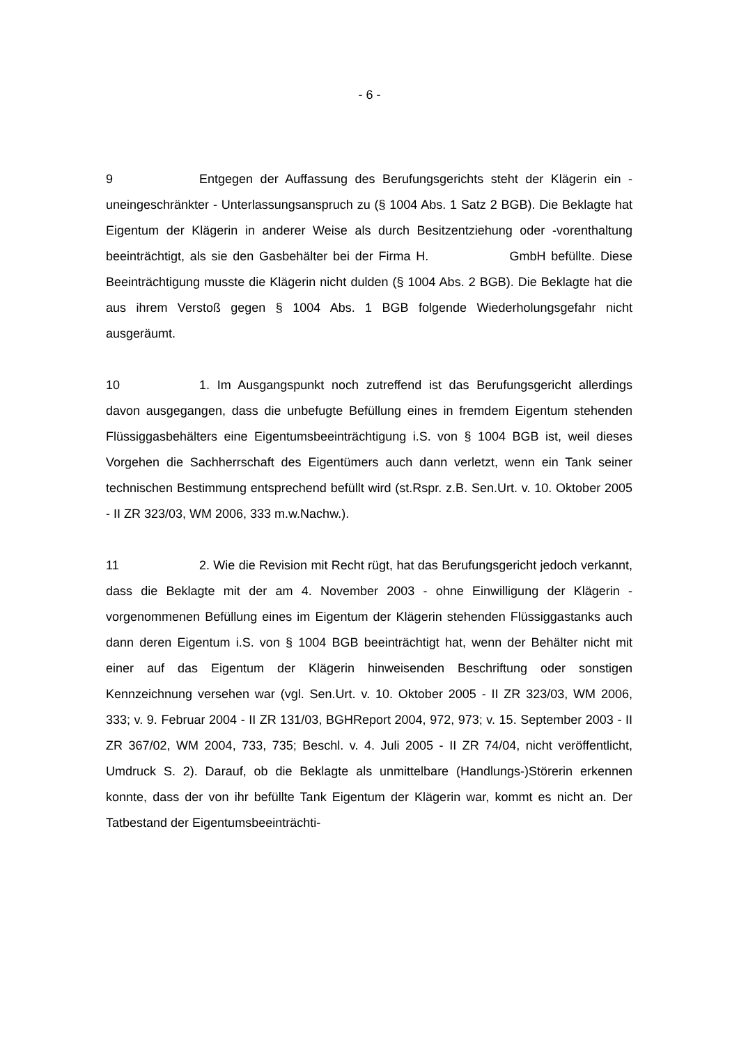- 6 -
9 Entgegen der Auffassung des Berufungsgerichts steht der Klägerin ein - uneingeschränkter - Unterlassungsanspruch zu (§ 1004 Abs. 1 Satz 2 BGB). Die Beklagte hat Eigentum der Klägerin in anderer Weise als durch Besitzentziehung oder -vorenthaltung beeinträchtigt, als sie den Gasbehälter bei der Firma H. GmbH befüllte. Diese Beeinträchtigung musste die Klägerin nicht dulden (§ 1004 Abs. 2 BGB). Die Beklagte hat die aus ihrem Verstoß gegen § 1004 Abs. 1 BGB folgende Wiederholungsgefahr nicht ausgeräumt.
10 1. Im Ausgangspunkt noch zutreffend ist das Berufungsgericht allerdings davon ausgegangen, dass die unbefugte Befüllung eines in fremdem Eigentum stehenden Flüssiggasbehälters eine Eigentumsbeeinträchtigung i.S. von § 1004 BGB ist, weil dieses Vorgehen die Sachherrschaft des Eigentümers auch dann verletzt, wenn ein Tank seiner technischen Bestimmung entsprechend befüllt wird (st.Rspr. z.B. Sen.Urt. v. 10. Oktober 2005 - II ZR 323/03, WM 2006, 333 m.w.Nachw.).
11 2. Wie die Revision mit Recht rügt, hat das Berufungsgericht jedoch verkannt, dass die Beklagte mit der am 4. November 2003 - ohne Einwilligung der Klägerin - vorgenommenen Befüllung eines im Eigentum der Klägerin stehenden Flüssiggastanks auch dann deren Eigentum i.S. von § 1004 BGB beeinträchtigt hat, wenn der Behälter nicht mit einer auf das Eigentum der Klägerin hinweisenden Beschriftung oder sonstigen Kennzeichnung versehen war (vgl. Sen.Urt. v. 10. Oktober 2005 - II ZR 323/03, WM 2006, 333; v. 9. Februar 2004 - II ZR 131/03, BGHReport 2004, 972, 973; v. 15. September 2003 - II ZR 367/02, WM 2004, 733, 735; Beschl. v. 4. Juli 2005 - II ZR 74/04, nicht veröffentlicht, Umdruck S. 2). Darauf, ob die Beklagte als unmittelbare (Handlungs-)Störerin erkennen konnte, dass der von ihr befüllte Tank Eigentum der Klägerin war, kommt es nicht an. Der Tatbestand der Eigentumsbeeinträchti-